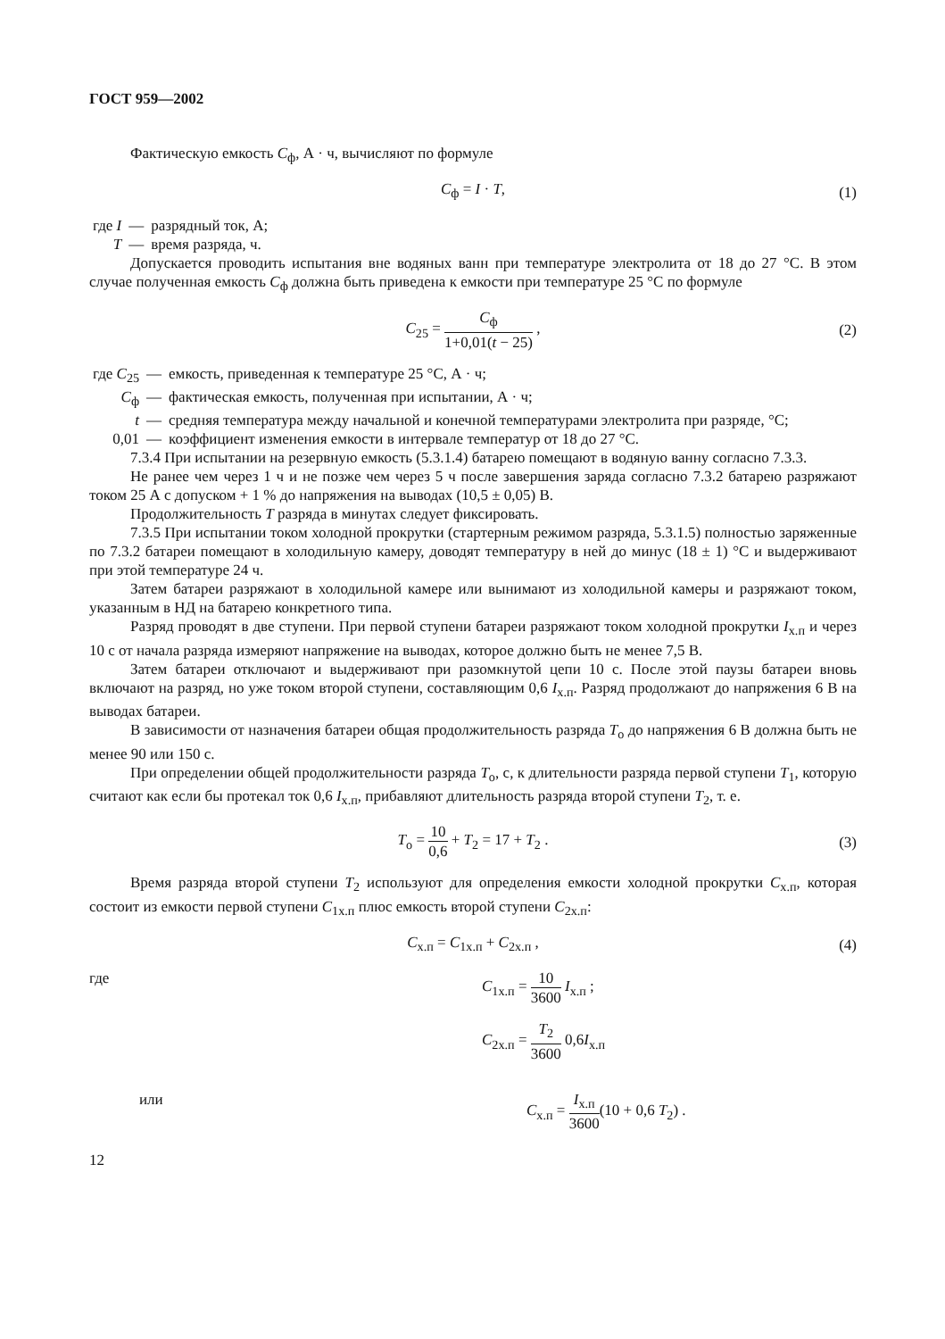ГОСТ 959—2002
Фактическую емкость C<sub>ф</sub>, А · ч, вычисляют по формуле
C<sub>ф</sub> = I · T, (1)
| где I | — | разрядный ток, А; |
| T | — | время разряда, ч. |
Допускается проводить испытания вне водяных ванн при температуре электролита от 18 до 27 °С. В этом случае полученная емкость C<sub>ф</sub> должна быть приведена к емкости при температуре 25 °С по формуле
C<sub>25</sub> = C<sub>ф</sub> 1+0,01(t − 25) , (2)
| где C<sub>25</sub> | — | емкость, приведенная к температуре 25 °С, А · ч; |
| C<sub>ф</sub> | — | фактическая емкость, полученная при испытании, А · ч; |
| t | — | средняя температура между начальной и конечной температурами электролита при разряде, °С; |
| 0,01 | — | коэффициент изменения емкости в интервале температур от 18 до 27 °С. |
7.3.4 При испытании на резервную емкость (5.3.1.4) батарею помещают в водяную ванну согласно 7.3.3.
Не ранее чем через 1 ч и не позже чем через 5 ч после завершения заряда согласно 7.3.2 батарею разряжают током 25 А с допуском + 1 % до напряжения на выводах (10,5 ± 0,05) В.
Продолжительность T разряда в минутах следует фиксировать.
7.3.5 При испытании током холодной прокрутки (стартерным режимом разряда, 5.3.1.5) полностью заряженные по 7.3.2 батареи помещают в холодильную камеру, доводят температуру в ней до минус (18 ± 1) °С и выдерживают при этой температуре 24 ч.
Затем батареи разряжают в холодильной камере или вынимают из холодильной камеры и разряжают током, указанным в НД на батарею конкретного типа.
Разряд проводят в две ступени. При первой ступени батареи разряжают током холодной прокрутки I<sub>х.п</sub> и через 10 с от начала разряда измеряют напряжение на выводах, которое должно быть не менее 7,5 В.
Затем батареи отключают и выдерживают при разомкнутой цепи 10 с. После этой паузы батареи вновь включают на разряд, но уже током второй ступени, составляющим 0,6 I<sub>х.п</sub>. Разряд продолжают до напряжения 6 В на выводах батареи.
В зависимости от назначения батареи общая продолжительность разряда T<sub>о</sub> до напряжения 6 В должна быть не менее 90 или 150 с.
При определении общей продолжительности разряда T<sub>о</sub>, с, к длительности разряда первой ступени T<sub>1</sub>, которую считают как если бы протекал ток 0,6 I<sub>х.п</sub>, прибавляют длительность разряда второй ступени T<sub>2</sub>, т. е.
T<sub>о</sub> = 10 0,6 + T<sub>2</sub> = 17 + T<sub>2</sub> . (3)
Время разряда второй ступени T<sub>2</sub> используют для определения емкости холодной прокрутки C<sub>х.п</sub>, которая состоит из емкости первой ступени C<sub>1х.п</sub> плюс емкость второй ступени C<sub>2х.п</sub>:
C<sub>х.п</sub> = C<sub>1х.п</sub> + C<sub>2х.п</sub> , (4)
где C<sub>1х.п</sub> = 10 3600 I<sub>х.п</sub> ;
C<sub>2х.п</sub> = T<sub>2</sub> 3600 0,6I<sub>х.п</sub>
или C<sub>х.п</sub> = I<sub>х.п</sub> 3600(10 + 0,6 T<sub>2</sub>) .
12